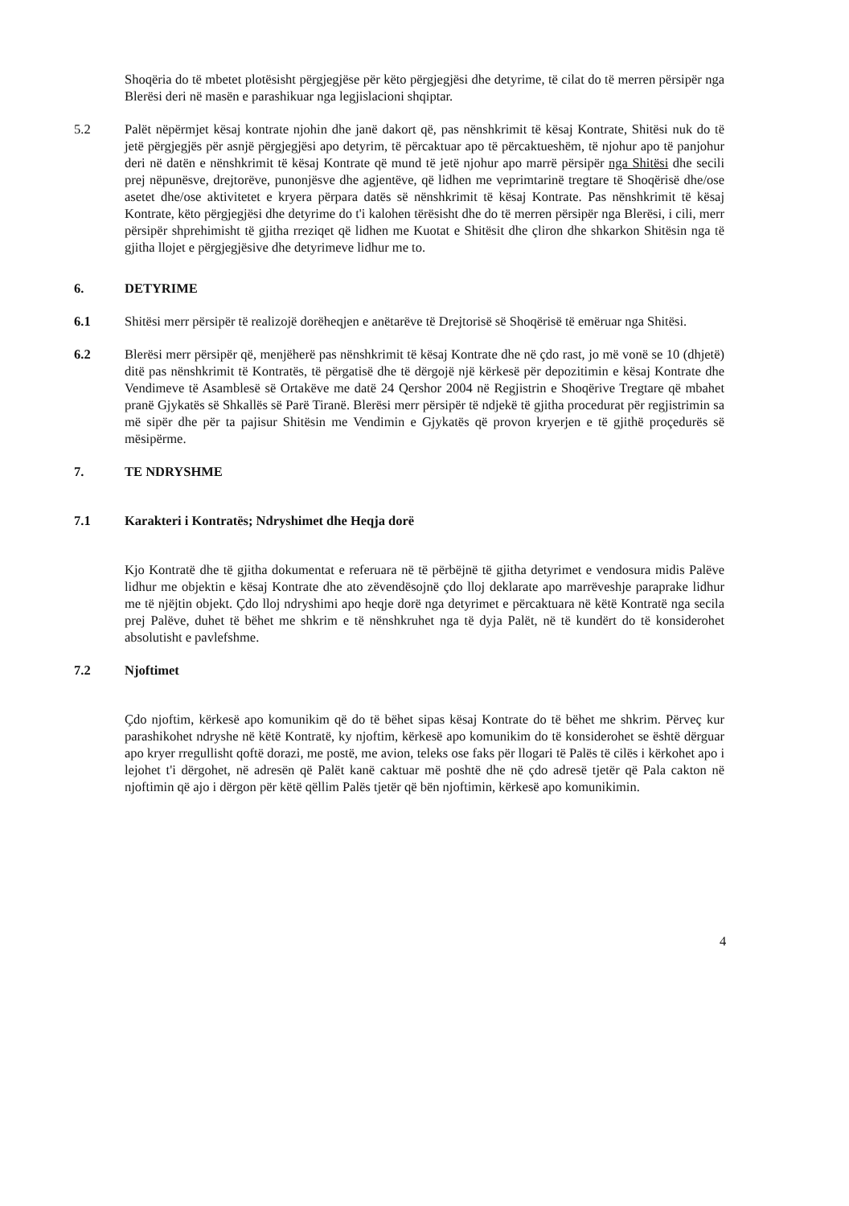Shoqëria do të mbetet plotësisht përgjegjëse për këto përgjegjësi dhe detyrime, të cilat do të merren përsipër nga Blerësi deri në masën e parashikuar nga legjislacioni shqiptar.
5.2 Palët nëpërmjet kësaj kontrate njohin dhe janë dakort që, pas nënshkrimit të kësaj Kontrate, Shitësi nuk do të jetë përgjegjës për asnjë përgjegjësi apo detyrim, të përcaktuar apo të përcaktueshëm, të njohur apo të panjohur deri në datën e nënshkrimit të kësaj Kontrate që mund të jetë njohur apo marrë përsipër nga Shitësi dhe secili prej nëpunësve, drejtorëve, punonjësve dhe agjentëve, që lidhen me veprimtarinë tregtare të Shoqërisë dhe/ose asetet dhe/ose aktivitetet e kryera përpara datës së nënshkrimit të kësaj Kontrate. Pas nënshkrimit të kësaj Kontrate, këto përgjegjësi dhe detyrime do t'i kalohen tërësisht dhe do të merren përsipër nga Blerësi, i cili, merr përsipër shprehimisht të gjitha rreziqet që lidhen me Kuotat e Shitësit dhe çliron dhe shkarkon Shitësin nga të gjitha llojet e përgjegjësive dhe detyrimeve lidhur me to.
6. DETYRIME
6.1 Shitësi merr përsipër të realizojë dorëheqjen e anëtarëve të Drejtorisë së Shoqërisë të emëruar nga Shitësi.
6.2 Blerësi merr përsipër që, menjëherë pas nënshkrimit të kësaj Kontrate dhe në çdo rast, jo më vonë se 10 (dhjetë) ditë pas nënshkrimit të Kontratës, të përgatisë dhe të dërgojë një kërkesë për depozitimin e kësaj Kontrate dhe Vendimeve të Asamblesë së Ortakëve me datë 24 Qershor 2004 në Regjistrin e Shoqërive Tregtare që mbahet pranë Gjykatës së Shkallës së Parë Tiranë. Blerësi merr përsipër të ndjekë të gjitha procedurat për regjistrimin sa më sipër dhe për ta pajisur Shitësin me Vendimin e Gjykatës që provon kryerjen e të gjithë proçedurës së mësipërme.
7. TE NDRYSHME
7.1 Karakteri i Kontratës; Ndryshimet dhe Heqja dorë
Kjo Kontratë dhe të gjitha dokumentat e referuara në të përbëjnë të gjitha detyrimet e vendosura midis Palëve lidhur me objektin e kësaj Kontrate dhe ato zëvendësojnë çdo lloj deklarate apo marrëveshje paraprake lidhur me të njëjtin objekt. Çdo lloj ndryshimi apo heqje dorë nga detyrimet e përcaktuara në këtë Kontratë nga secila prej Palëve, duhet të bëhet me shkrim e të nënshkruhet nga të dyja Palët, në të kundërt do të konsiderohet absolutisht e pavlefshme.
7.2 Njoftimet
Çdo njoftim, kërkesë apo komunikim që do të bëhet sipas kësaj Kontrate do të bëhet me shkrim. Përveç kur parashikohet ndryshe në këtë Kontratë, ky njoftim, kërkesë apo komunikim do të konsiderohet se është dërguar apo kryer rregullisht qoftë dorazi, me postë, me avion, teleks ose faks për llogari të Palës të cilës i kërkohet apo i lejohet t'i dërgohet, në adresën që Palët kanë caktuar më poshtë dhe në çdo adresë tjetër që Pala cakton në njoftimin që ajo i dërgon për këtë qëllim Palës tjetër që bën njoftimin, kërkesë apo komunikimin.
4